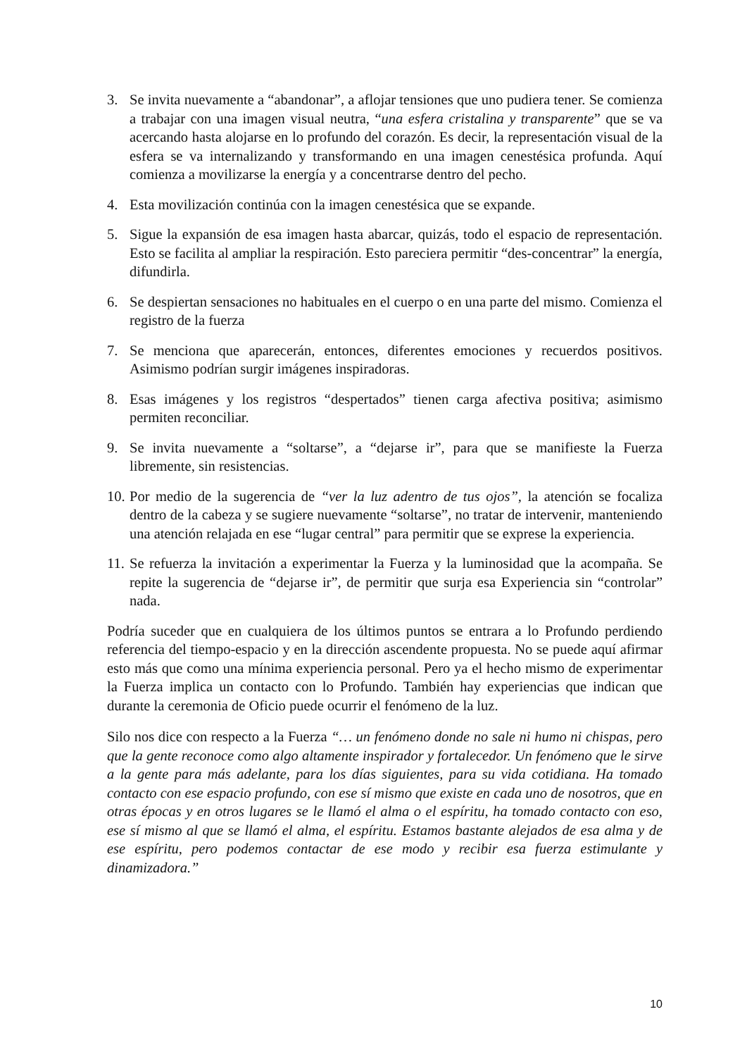3. Se invita nuevamente a “abandonar”, a aflojar tensiones que uno pudiera tener. Se comienza a trabajar con una imagen visual neutra, “una esfera cristalina y transparente” que se va acercando hasta alojarse en lo profundo del corazón. Es decir, la representación visual de la esfera se va internalizando y transformando en una imagen cenestésica profunda. Aquí comienza a movilizarse la energía y a concentrarse dentro del pecho.
4. Esta movilización continúa con la imagen cenestésica que se expande.
5. Sigue la expansión de esa imagen hasta abarcar, quizás, todo el espacio de representación. Esto se facilita al ampliar la respiración. Esto pareciera permitir “des-concentrar” la energía, difundirla.
6. Se despiertan sensaciones no habituales en el cuerpo o en una parte del mismo. Comienza el registro de la fuerza
7. Se menciona que aparecerán, entonces, diferentes emociones y recuerdos positivos. Asimismo podrían surgir imágenes inspiradoras.
8. Esas imágenes y los registros “despertados” tienen carga afectiva positiva; asimismo permiten reconciliar.
9. Se invita nuevamente a “soltarse”, a “dejarse ir”, para que se manifieste la Fuerza libremente, sin resistencias.
10. Por medio de la sugerencia de “ver la luz adentro de tus ojos”, la atención se focaliza dentro de la cabeza y se sugiere nuevamente “soltarse”, no tratar de intervenir, manteniendo una atención relajada en ese “lugar central” para permitir que se exprese la experiencia.
11. Se refuerza la invitación a experimentar la Fuerza y la luminosidad que la acompaña. Se repite la sugerencia de “dejarse ir”, de permitir que surja esa Experiencia sin “controlar” nada.
Podría suceder que en cualquiera de los últimos puntos se entrara a lo Profundo perdiendo referencia del tiempo-espacio y en la dirección ascendente propuesta. No se puede aquí afirmar esto más que como una mínima experiencia personal. Pero ya el hecho mismo de experimentar la Fuerza implica un contacto con lo Profundo. También hay experiencias que indican que durante la ceremonia de Oficio puede ocurrir el fenómeno de la luz.
Silo nos dice con respecto a la Fuerza “… un fenómeno donde no sale ni humo ni chispas, pero que la gente reconoce como algo altamente inspirador y fortalecedor. Un fenómeno que le sirve a la gente para más adelante, para los días siguientes, para su vida cotidiana. Ha tomado contacto con ese espacio profundo, con ese sí mismo que existe en cada uno de nosotros, que en otras épocas y en otros lugares se le llamó el alma o el espíritu, ha tomado contacto con eso, ese sí mismo al que se llamó el alma, el espíritu. Estamos bastante alejados de esa alma y de ese espíritu, pero podemos contactar de ese modo y recibir esa fuerza estimulante y dinamizadora.”
10